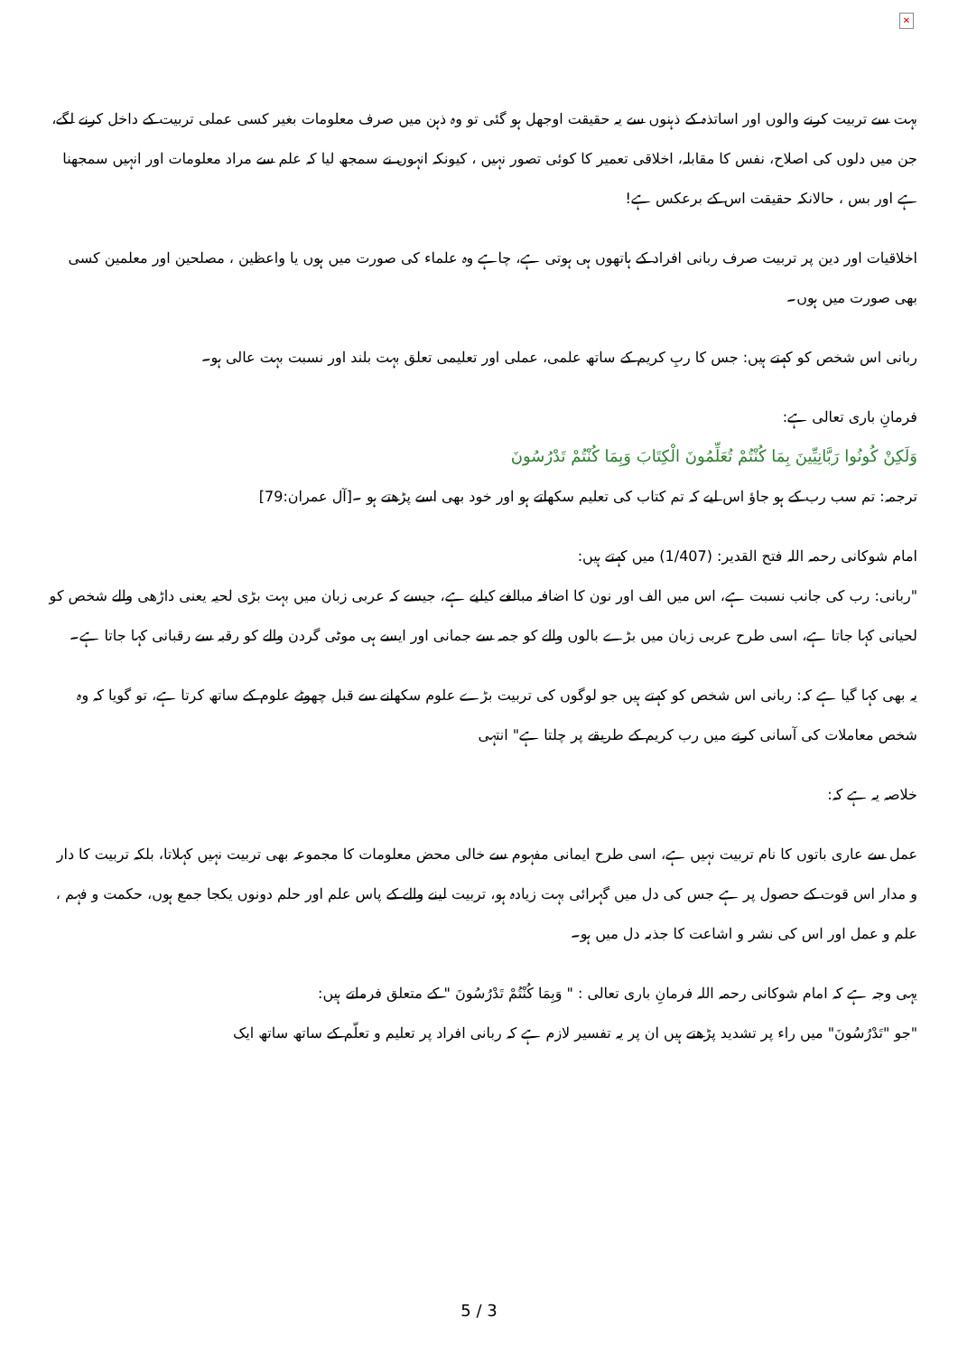✕
بہت سے تربیت کرنے والوں اور اساتذہ کے ذہنوں سے یہ حقیقت اوجھل ہو گئی تو وہ ذہن میں صرف معلومات بغیر کسی عملی تربیت کے داخل کرنے لگے، جن میں دلوں کی اصلاح، نفس کا مقابلہ، اخلاقی تعمیر کا کوئی تصور نہیں ، کیونکہ انہوں نے سمجھ لیا کہ علم سے مراد معلومات اور انہیں سمجھنا ہے اور بس ، حالانکہ حقیقت اس کے برعکس ہے!
اخلاقیات اور دین پر تربیت صرف ربانی افراد کے ہاتھوں ہی ہوتی ہے، چاہے وہ علماء کی صورت میں ہوں یا واعظین ، مصلحین اور معلمین کسی بھی صورت میں ہوں۔
ربانی اس شخص کو کہتے ہیں: جس کا ربِ کریم کے ساتھ علمی، عملی اور تعلیمی تعلق بہت بلند اور نسبت بہت عالی ہو۔
فرمانِ باری تعالی ہے:
وَلَكِنْ كُونُوا رَبَّانِيِّينَ بِمَا كُنْتُمْ تُعَلِّمُونَ الْكِتَابَ وَبِمَا كُنْتُمْ تَدْرُسُونَ
ترجمہ: تم سب رب کے ہو جاؤ اس لیے کہ تم کتاب کی تعلیم سکھاتے ہو اور خود بھی اسے پڑھتے ہو ۔[آل عمران:79]
امام شوکانی رحمہ اللہ فتح القدیر: (1/407) میں کہتے ہیں:
"ربانی: رب کی جانب نسبت ہے، اس میں الف اور نون کا اضافہ مبالغے کیلیے ہے، جیسے کہ عربی زبان میں بہت بڑی لحیہ یعنی داڑھی والے شخص کو لحیانی کہا جاتا ہے، اسی طرح عربی زبان میں بڑے بالوں والے کو جمہ سے جمانی اور ایسے ہی موٹی گردن والے کو رقبہ سے رقبانی کہا جاتا ہے۔
یہ بھی کہا گیا ہے کہ: ربانی اس شخص کو کہتے ہیں جو لوگوں کی تربیت بڑے علوم سکھانے سے قبل چھوٹے علوم کے ساتھ کرتا ہے، تو گویا کہ وہ شخص معاملات کی آسانی کرنے میں رب کریم کے طریقے پر چلتا ہے" انتہی
خلاصہ یہ ہے کہ:
عمل سے عاری باتوں کا نام تربیت نہیں ہے، اسی طرح ایمانی مفہوم سے خالی محض معلومات کا مجموعہ بھی تربیت نہیں کہلاتا، بلکہ تربیت کا دار و مدار اس قوت کے حصول پر ہے جس کی دل میں گہرائی بہت زیادہ ہو، تربیت لینے والے کے پاس علم اور حلم دونوں یکجا جمع ہوں، حکمت و فہم ، علم و عمل اور اس کی نشر و اشاعت کا جذبہ دل میں ہو۔
یہی وجہ ہے کہ امام شوکانی رحمہ اللہ فرمانِ باری تعالی : " وَبِمَا كُنْتُمْ تَدْرُسُونَ " کے متعلق فرماتے ہیں:
"جو "تَدْرُسُونَ" میں راء پر تشدید پڑھتے ہیں ان پر یہ تفسیر لازم ہے کہ ربانی افراد پر تعلیم و تعلّم کے ساتھ ساتھ ایک
5 / 3